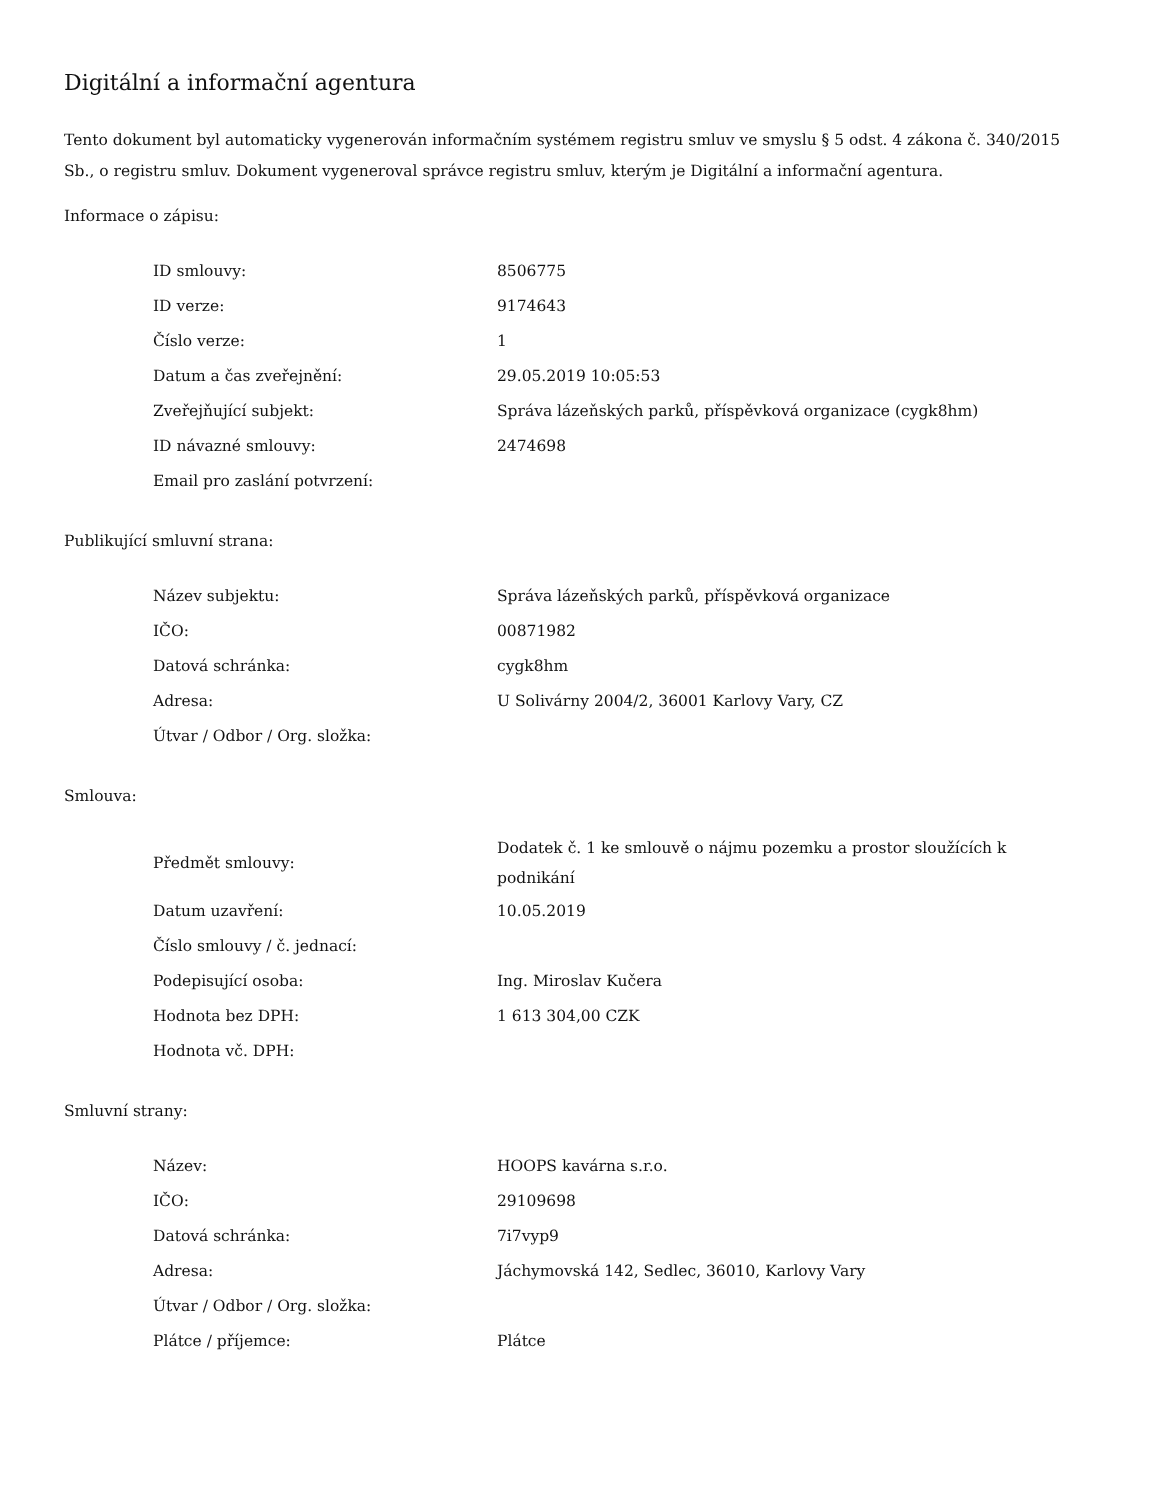Digitální a informační agentura
Tento dokument byl automaticky vygenerován informačním systémem registru smluv ve smyslu § 5 odst. 4 zákona č. 340/2015 Sb., o registru smluv. Dokument vygeneroval správce registru smluv, kterým je Digitální a informační agentura.
Informace o zápisu:
| ID smlouvy: | 8506775 |
| ID verze: | 9174643 |
| Číslo verze: | 1 |
| Datum a čas zveřejnění: | 29.05.2019 10:05:53 |
| Zveřejňující subjekt: | Správa lázeňských parků, příspěvková organizace (cygk8hm) |
| ID návazné smlouvy: | 2474698 |
| Email pro zaslání potvrzení: | |
Publikující smluvní strana:
| Název subjektu: | Správa lázeňských parků, příspěvková organizace |
| IČO: | 00871982 |
| Datová schránka: | cygk8hm |
| Adresa: | U Solivárny 2004/2, 36001 Karlovy Vary, CZ |
| Útvar / Odbor / Org. složka: | |
Smlouva:
| Předmět smlouvy: | Dodatek č. 1 ke smlouvě o nájmu pozemku a prostor sloužících k podnikání |
| Datum uzavření: | 10.05.2019 |
| Číslo smlouvy / č. jednací: | |
| Podepisující osoba: | Ing. Miroslav Kučera |
| Hodnota bez DPH: | 1 613 304,00 CZK |
| Hodnota vč. DPH: | |
Smluvní strany:
| Název: | HOOPS kavárna s.r.o. |
| IČO: | 29109698 |
| Datová schránka: | 7i7vyp9 |
| Adresa: | Jáchymovská 142, Sedlec, 36010, Karlovy Vary |
| Útvar / Odbor / Org. složka: | |
| Plátce / příjemce: | Plátce |